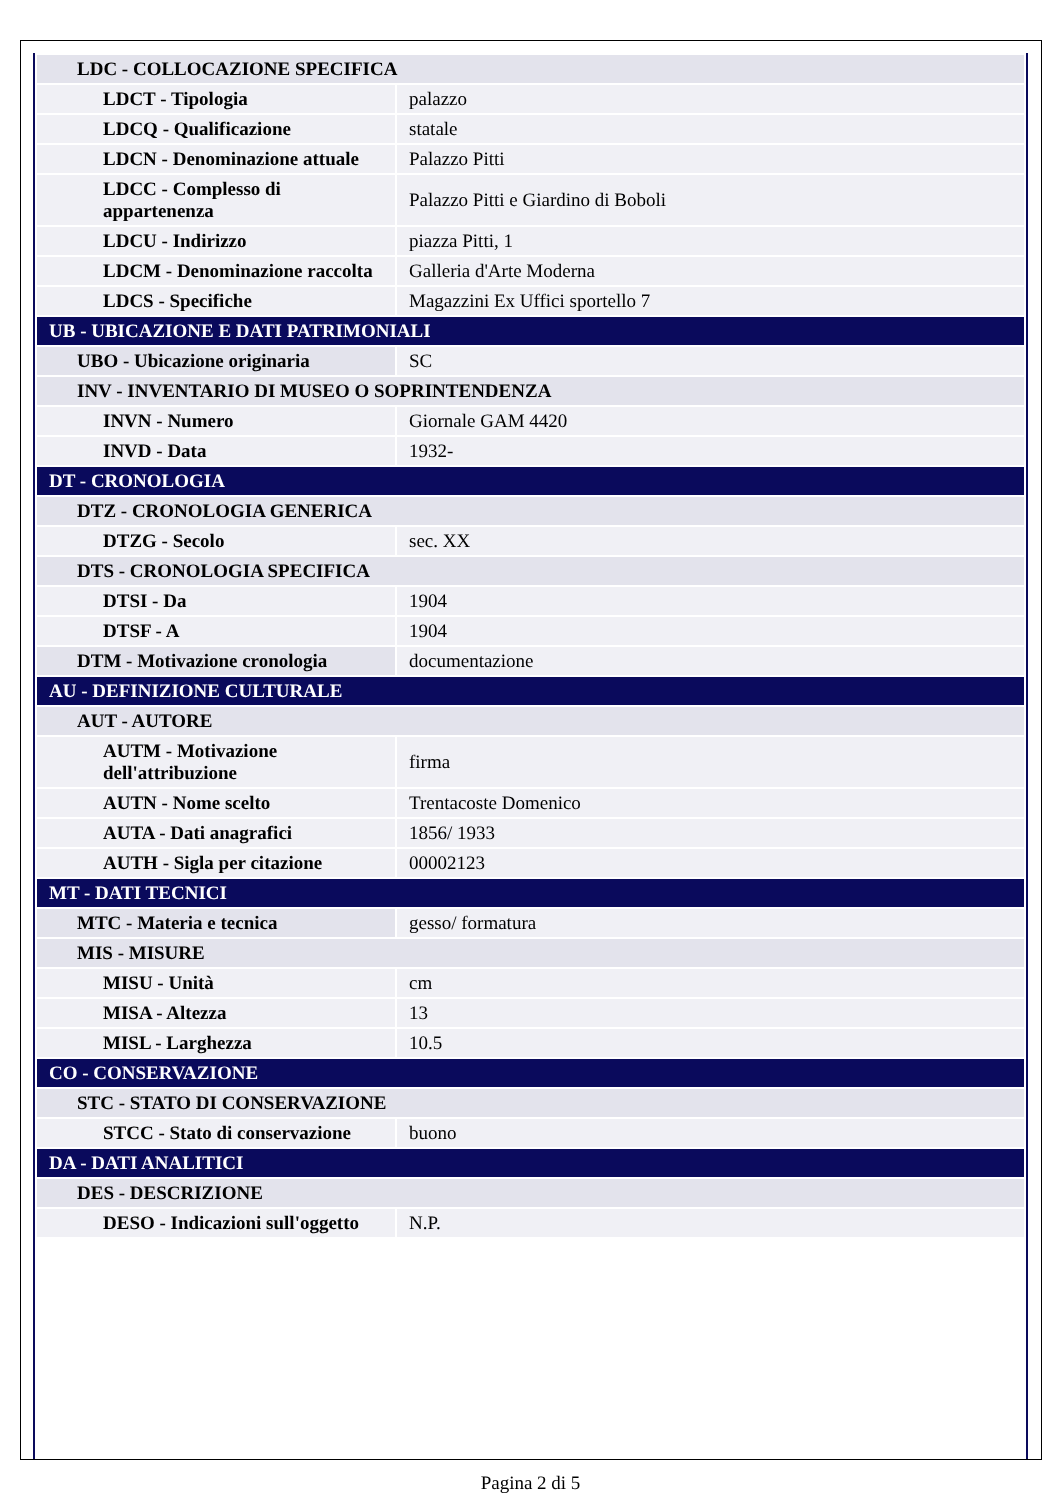| LDC - COLLOCAZIONE SPECIFICA | |
| LDCT - Tipologia | palazzo |
| LDCQ - Qualificazione | statale |
| LDCN - Denominazione attuale | Palazzo Pitti |
| LDCC - Complesso di appartenenza | Palazzo Pitti e Giardino di Boboli |
| LDCU - Indirizzo | piazza Pitti, 1 |
| LDCM - Denominazione raccolta | Galleria d'Arte Moderna |
| LDCS - Specifiche | Magazzini Ex Uffici sportello 7 |
| UB - UBICAZIONE E DATI PATRIMONIALI | |
| UBO - Ubicazione originaria | SC |
| INV - INVENTARIO DI MUSEO O SOPRINTENDENZA | |
| INVN - Numero | Giornale GAM 4420 |
| INVD - Data | 1932- |
| DT - CRONOLOGIA | |
| DTZ - CRONOLOGIA GENERICA | |
| DTZG - Secolo | sec. XX |
| DTS - CRONOLOGIA SPECIFICA | |
| DTSI - Da | 1904 |
| DTSF - A | 1904 |
| DTM - Motivazione cronologia | documentazione |
| AU - DEFINIZIONE CULTURALE | |
| AUT - AUTORE | |
| AUTM - Motivazione dell'attribuzione | firma |
| AUTN - Nome scelto | Trentacoste Domenico |
| AUTA - Dati anagrafici | 1856/ 1933 |
| AUTH - Sigla per citazione | 00002123 |
| MT - DATI TECNICI | |
| MTC - Materia e tecnica | gesso/ formatura |
| MIS - MISURE | |
| MISU - Unità | cm |
| MISA - Altezza | 13 |
| MISL - Larghezza | 10.5 |
| CO - CONSERVAZIONE | |
| STC - STATO DI CONSERVAZIONE | |
| STCC - Stato di conservazione | buono |
| DA - DATI ANALITICI | |
| DES - DESCRIZIONE | |
| DESO - Indicazioni sull'oggetto | N.P. |
Pagina 2 di 5